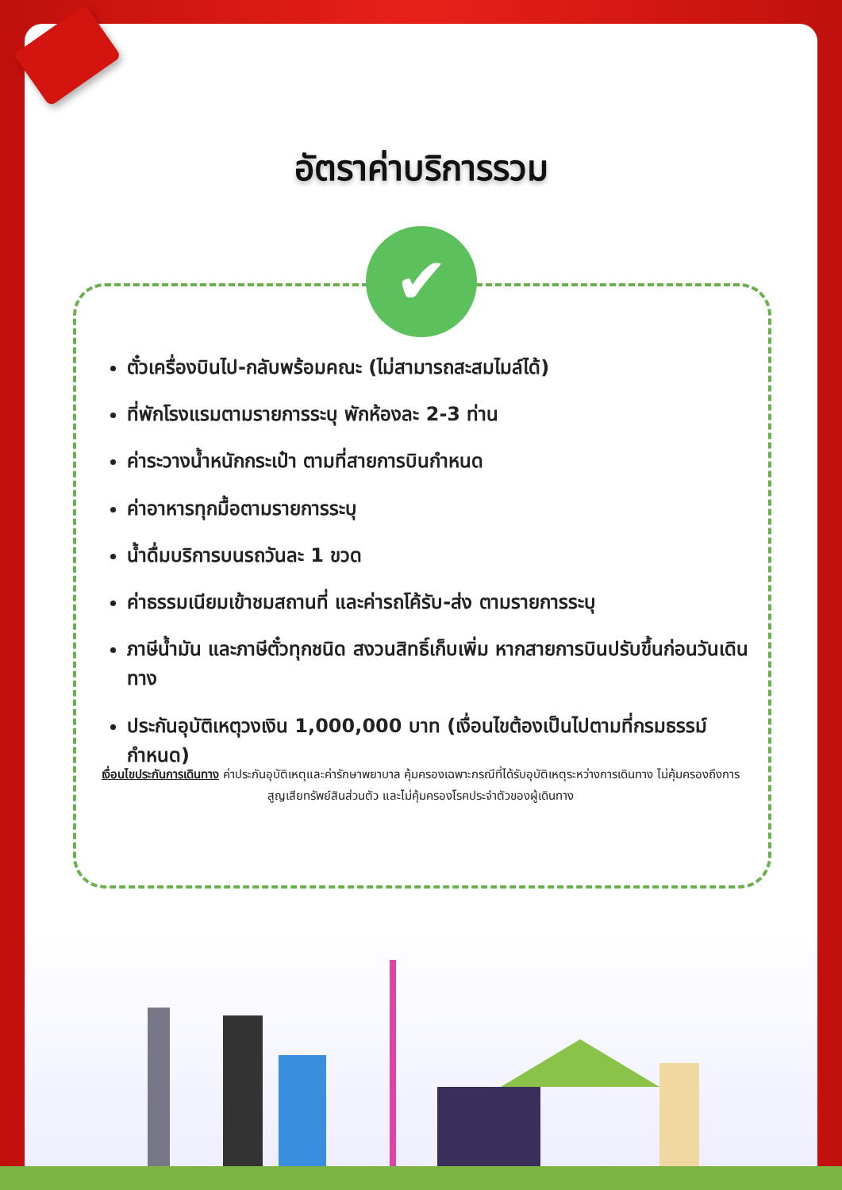อัตราค่าบริการรวม
✔
ตั๋วเครื่องบินไป-กลับพร้อมคณะ (ไม่สามารถสะสมไมล์ได้)
ที่พักโรงแรมตามรายการระบุ พักห้องละ 2-3 ท่าน
ค่าระวางน้ำหนักกระเป๋า ตามที่สายการบินกำหนด
ค่าอาหารทุกมื้อตามรายการระบุ
น้ำดื่มบริการบนรถวันละ 1 ขวด
ค่าธรรมเนียมเข้าชมสถานที่ และค่ารถโค้รับ-ส่ง ตามรายการระบุ
ภาษีน้ำมัน และภาษีตั๋วทุกชนิด สงวนสิทธิ์เก็บเพิ่ม หากสายการบินปรับขึ้นก่อนวันเดินทาง
ประกันอุบัติเหตุวงเงิน 1,000,000 บาท (เงื่อนไขต้องเป็นไปตามที่กรมธรรม์กำหนด)
เงื่อนไขประกันการเดินทาง ค่าประกันอุบัติเหตุและค่ารักษาพยาบาล คุ้มครองเฉพาะกรณีที่ได้รับอุบัติเหตุระหว่างการเดินทาง ไม่คุ้มครองถึงการสูญเสียทรัพย์สินส่วนตัว และไม่คุ้มครองโรคประจำตัวของผู้เดินทาง